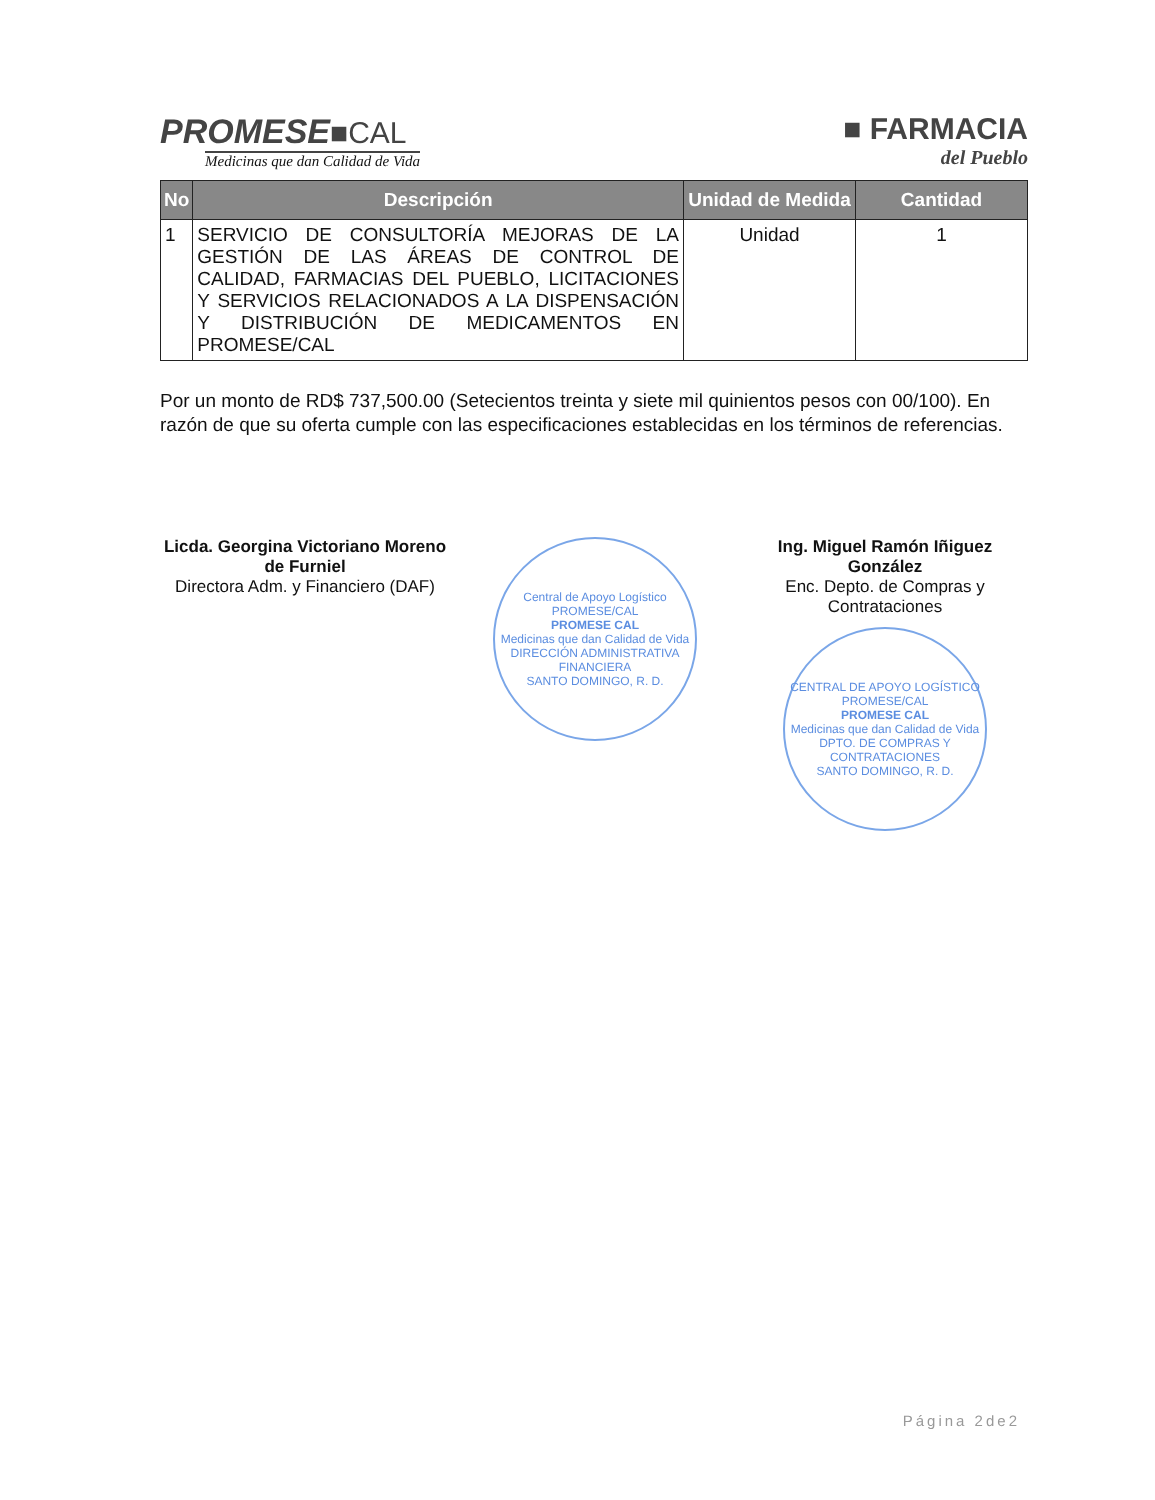PROMESE■CAL
Medicinas que dan Calidad de Vida
■ FARMACIA
del Pueblo
| No | Descripción | Unidad de Medida | Cantidad |
| --- | --- | --- | --- |
| 1 | SERVICIO DE CONSULTORÍA MEJORAS DE LA GESTIÓN DE LAS ÁREAS DE CONTROL DE CALIDAD, FARMACIAS DEL PUEBLO, LICITACIONES Y SERVICIOS RELACIONADOS A LA DISPENSACIÓN Y DISTRIBUCIÓN DE MEDICAMENTOS EN PROMESE/CAL | Unidad | 1 |
Por un monto de RD$ 737,500.00 (Setecientos treinta y siete mil quinientos pesos con 00/100). En razón de que su oferta cumple con las especificaciones establecidas en los términos de referencias.
Licda. Georgina Victoriano Moreno de Furniel
Directora Adm. y Financiero (DAF)
Central de Apoyo Logístico PROMESE/CAL
PROMESE CAL
Medicinas que dan Calidad de Vida
DIRECCIÓN ADMINISTRATIVA FINANCIERA
SANTO DOMINGO, R. D.
Ing. Miguel Ramón Iñiguez González
Enc. Depto. de Compras y Contrataciones
CENTRAL DE APOYO LOGÍSTICO PROMESE/CAL
PROMESE CAL
Medicinas que dan Calidad de Vida
DPTO. DE COMPRAS Y CONTRATACIONES
SANTO DOMINGO, R. D.
Página 2de2